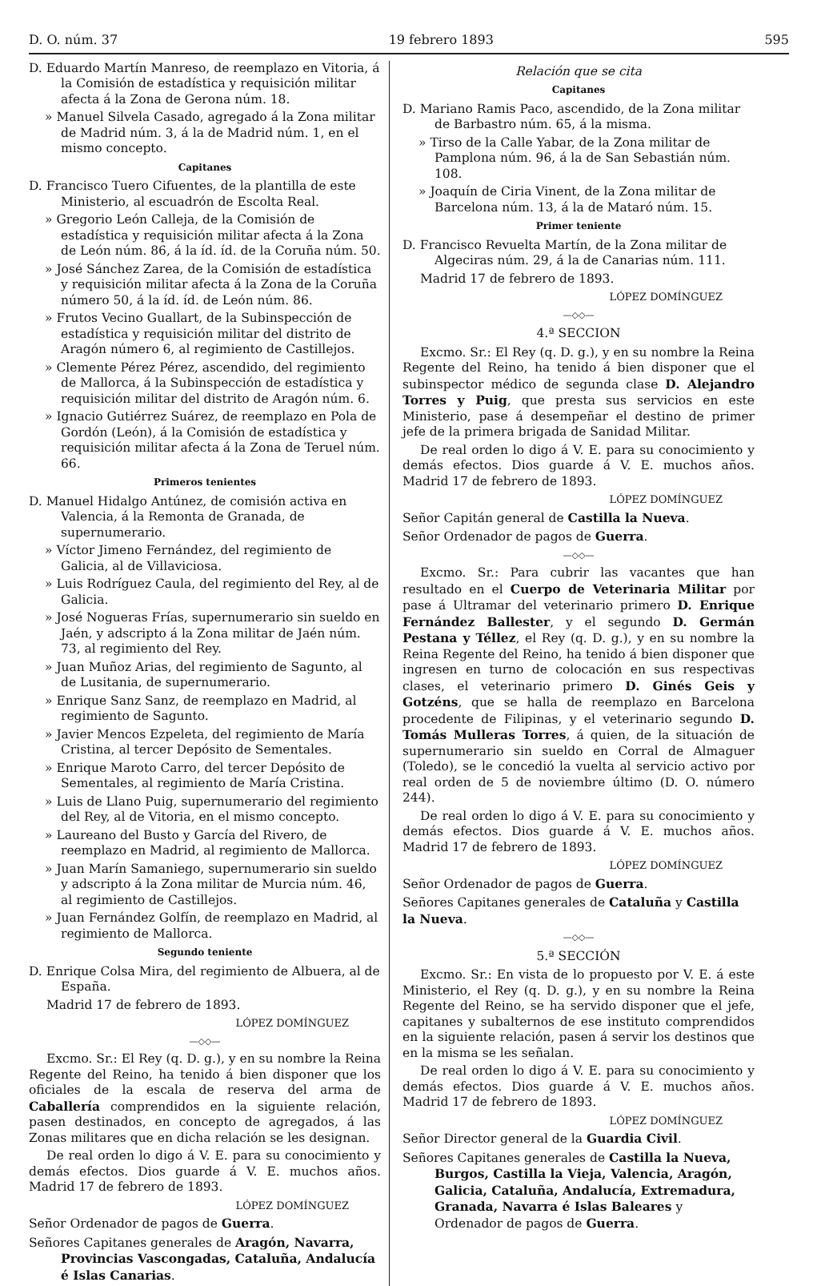D. O. núm. 37 19 febrero 1893 595
D. Eduardo Martín Manreso, de reemplazo en Vitoria, á la Comisión de estadística y requisición militar afecta á la Zona de Gerona núm. 18.
» Manuel Silvela Casado, agregado á la Zona militar de Madrid núm. 3, á la de Madrid núm. 1, en el mismo concepto.
Capitanes
D. Francisco Tuero Cifuentes, de la plantilla de este Ministerio, al escuadrón de Escolta Real.
» Gregorio León Calleja, de la Comisión de estadística y requisición militar afecta á la Zona de León núm. 86, á la íd. íd. de la Coruña núm. 50.
» José Sánchez Zarea, de la Comisión de estadística y requisición militar afecta á la Zona de la Coruña número 50, á la íd. íd. de León núm. 86.
» Frutos Vecino Guallart, de la Subinspección de estadística y requisición militar del distrito de Aragón número 6, al regimiento de Castillejos.
» Clemente Pérez Pérez, ascendido, del regimiento de Mallorca, á la Subinspección de estadística y requisición militar del distrito de Aragón núm. 6.
» Ignacio Gutiérrez Suárez, de reemplazo en Pola de Gordón (León), á la Comisión de estadística y requisición militar afecta á la Zona de Teruel núm. 66.
Primeros tenientes
D. Manuel Hidalgo Antúnez, de comisión activa en Valencia, á la Remonta de Granada, de supernumerario.
» Víctor Jimeno Fernández, del regimiento de Galicia, al de Villaviciosa.
» Luis Rodríguez Caula, del regimiento del Rey, al de Galicia.
» José Nogueras Frías, supernumerario sin sueldo en Jaén, y adscripto á la Zona militar de Jaén núm. 73, al regimiento del Rey.
» Juan Muñoz Arias, del regimiento de Sagunto, al de Lusitania, de supernumerario.
» Enrique Sanz Sanz, de reemplazo en Madrid, al regimiento de Sagunto.
» Javier Mencos Ezpeleta, del regimiento de María Cristina, al tercer Depósito de Sementales.
» Enrique Maroto Carro, del tercer Depósito de Sementales, al regimiento de María Cristina.
» Luis de Llano Puig, supernumerario del regimiento del Rey, al de Vitoria, en el mismo concepto.
» Laureano del Busto y García del Rivero, de reemplazo en Madrid, al regimiento de Mallorca.
» Juan Marín Samaniego, supernumerario sin sueldo y adscripto á la Zona militar de Murcia núm. 46, al regimiento de Castillejos.
» Juan Fernández Golfín, de reemplazo en Madrid, al regimiento de Mallorca.
Segundo teniente
D. Enrique Colsa Mira, del regimiento de Albuera, al de España.
Madrid 17 de febrero de 1893.
LÓPEZ DOMÍNGUEZ
—◇◇—
Excmo. Sr.: El Rey (q. D. g.), y en su nombre la Reina Regente del Reino, ha tenido á bien disponer que los oficiales de la escala de reserva del arma de Caballería comprendidos en la siguiente relación, pasen destinados, en concepto de agregados, á las Zonas militares que en dicha relación se les designan.
De real orden lo digo á V. E. para su conocimiento y demás efectos. Dios guarde á V. E. muchos años. Madrid 17 de febrero de 1893.
LÓPEZ DOMÍNGUEZ
Señor Ordenador de pagos de Guerra.
Señores Capitanes generales de Aragón, Navarra, Provincias Vascongadas, Cataluña, Andalucía é Islas Canarias.
Relación que se cita
Capitanes
D. Mariano Ramis Paco, ascendido, de la Zona militar de Barbastro núm. 65, á la misma.
» Tirso de la Calle Yabar, de la Zona militar de Pamplona núm. 96, á la de San Sebastián núm. 108.
» Joaquín de Ciria Vinent, de la Zona militar de Barcelona núm. 13, á la de Mataró núm. 15.
Primer teniente
D. Francisco Revuelta Martín, de la Zona militar de Algeciras núm. 29, á la de Canarias núm. 111.
Madrid 17 de febrero de 1893.
LÓPEZ DOMÍNGUEZ
—◇◇—
4.ª SECCION
Excmo. Sr.: El Rey (q. D. g.), y en su nombre la Reina Regente del Reino, ha tenido á bien disponer que el subinspector médico de segunda clase D. Alejandro Torres y Puig, que presta sus servicios en este Ministerio, pase á desempeñar el destino de primer jefe de la primera brigada de Sanidad Militar.
De real orden lo digo á V. E. para su conocimiento y demás efectos. Dios guarde á V. E. muchos años. Madrid 17 de febrero de 1893.
LÓPEZ DOMÍNGUEZ
Señor Capitán general de Castilla la Nueva.
Señor Ordenador de pagos de Guerra.
—◇◇—
Excmo. Sr.: Para cubrir las vacantes que han resultado en el Cuerpo de Veterinaria Militar por pase á Ultramar del veterinario primero D. Enrique Fernández Ballester, y el segundo D. Germán Pestana y Téllez, el Rey (q. D. g.), y en su nombre la Reina Regente del Reino, ha tenido á bien disponer que ingresen en turno de colocación en sus respectivas clases, el veterinario primero D. Ginés Geis y Gotzéns, que se halla de reemplazo en Barcelona procedente de Filipinas, y el veterinario segundo D. Tomás Mulleras Torres, á quien, de la situación de supernumerario sin sueldo en Corral de Almaguer (Toledo), se le concedió la vuelta al servicio activo por real orden de 5 de noviembre último (D. O. número 244).
De real orden lo digo á V. E. para su conocimiento y demás efectos. Dios guarde á V. E. muchos años. Madrid 17 de febrero de 1893.
LÓPEZ DOMÍNGUEZ
Señor Ordenador de pagos de Guerra.
Señores Capitanes generales de Cataluña y Castilla la Nueva.
—◇◇—
5.ª SECCIÓN
Excmo. Sr.: En vista de lo propuesto por V. E. á este Ministerio, el Rey (q. D. g.), y en su nombre la Reina Regente del Reino, se ha servido disponer que el jefe, capitanes y subalternos de ese instituto comprendidos en la siguiente relación, pasen á servir los destinos que en la misma se les señalan.
De real orden lo digo á V. E. para su conocimiento y demás efectos. Dios guarde á V. E. muchos años. Madrid 17 de febrero de 1893.
LÓPEZ DOMÍNGUEZ
Señor Director general de la Guardia Civil.
Señores Capitanes generales de Castilla la Nueva, Burgos, Castilla la Vieja, Valencia, Aragón, Galicia, Cataluña, Andalucía, Extremadura, Granada, Navarra é Islas Baleares y Ordenador de pagos de Guerra.